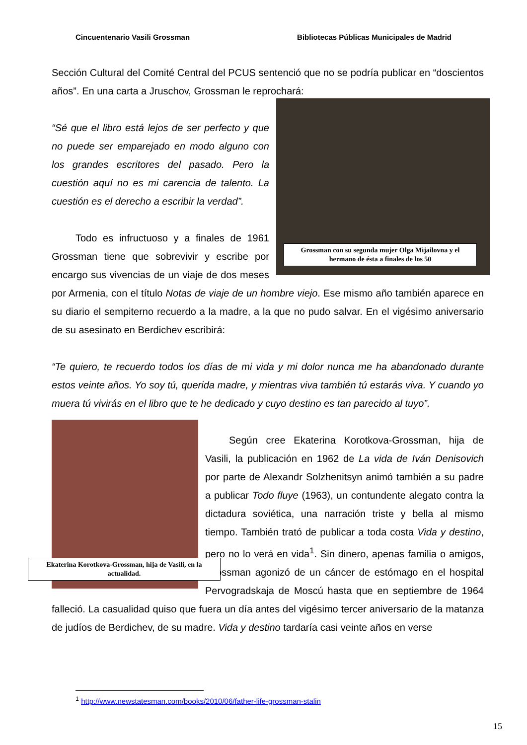Cincuentenario Vasili Grossman Bibliotecas Públicas Municipales de Madrid
Sección Cultural del Comité Central del PCUS sentenció que no se podría publicar en “doscientos años”. En una carta a Jruschov, Grossman le reprochará:
Grossman con su segunda mujer Olga Mijailovna y el hermano de ésta a finales de los 50
“Sé que el libro está lejos de ser perfecto y que no puede ser emparejado en modo alguno con los grandes escritores del pasado. Pero la cuestión aquí no es mi carencia de talento. La cuestión es el derecho a escribir la verdad”.
Todo es infructuoso y a finales de 1961 Grossman tiene que sobrevivir y escribe por encargo sus vivencias de un viaje de dos meses por Armenia, con el título Notas de viaje de un hombre viejo. Ese mismo año también aparece en su diario el sempiterno recuerdo a la madre, a la que no pudo salvar. En el vigésimo aniversario de su asesinato en Berdichev escribirá:
“Te quiero, te recuerdo todos los días de mi vida y mi dolor nunca me ha abandonado durante estos veinte años. Yo soy tú, querida madre, y mientras viva también tú estarás viva. Y cuando yo muera tú vivirás en el libro que te he dedicado y cuyo destino es tan parecido al tuyo”.
Ekaterina Korotkova-Grossman, hija de Vasili, en la actualidad.
Según cree Ekaterina Korotkova-Grossman, hija de Vasili, la publicación en 1962 de La vida de Iván Denisovich por parte de Alexandr Solzhenitsyn animó también a su padre a publicar Todo fluye (1963), un contundente alegato contra la dictadura soviética, una narración triste y bella al mismo tiempo. También trató de publicar a toda costa Vida y destino, pero no lo verá en vida<sup>1</sup>. Sin dinero, apenas familia o amigos, Grossman agonizó de un cáncer de estómago en el hospital Pervogradskaja de Moscú hasta que en septiembre de 1964 falleció. La casualidad quiso que fuera un día antes del vigésimo tercer aniversario de la matanza de judíos de Berdichev, de su madre. Vida y destino tardaría casi veinte años en verse
<sup>1</sup> http://www.newstatesman.com/books/2010/06/father-life-grossman-stalin
15